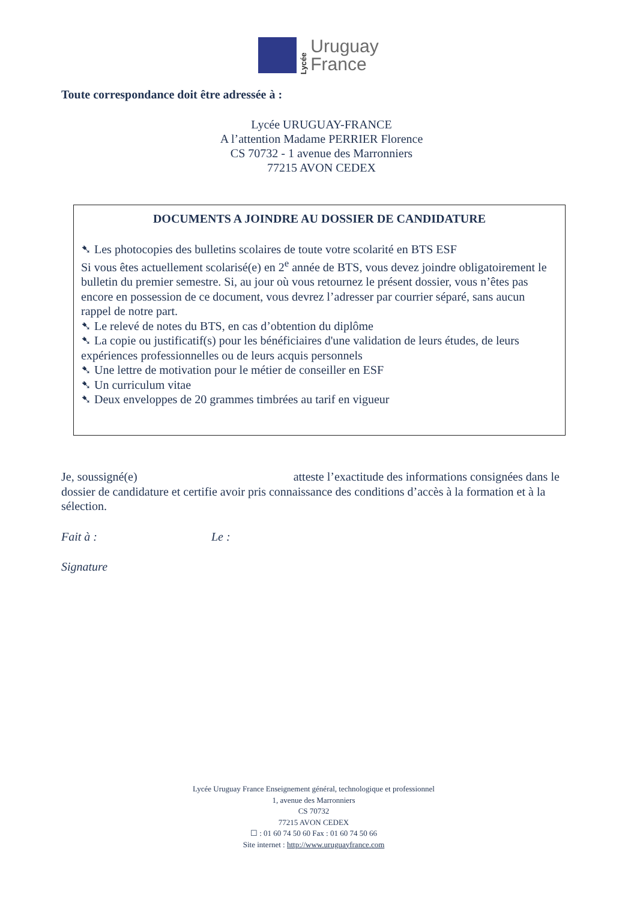Lycée
Uruguay
France
Toute correspondance doit être adressée à :
Lycée URUGUAY-FRANCE
A l’attention Madame PERRIER Florence
CS 70732 - 1 avenue des Marronniers
77215 AVON CEDEX
DOCUMENTS A JOINDRE AU DOSSIER DE CANDIDATURE
➷ Les photocopies des bulletins scolaires de toute votre scolarité en BTS ESF
Si vous êtes actuellement scolarisé(e) en 2<sup>e</sup> année de BTS, vous devez joindre obligatoirement le bulletin du premier semestre. Si, au jour où vous retournez le présent dossier, vous n’êtes pas encore en possession de ce document, vous devrez l’adresser par courrier séparé, sans aucun rappel de notre part.
➷ Le relevé de notes du BTS, en cas d’obtention du diplôme
➷ La copie ou justificatif(s) pour les bénéficiaires d'une validation de leurs études, de leurs expériences professionnelles ou de leurs acquis personnels
➷ Une lettre de motivation pour le métier de conseiller en ESF
➷ Un curriculum vitae
➷ Deux enveloppes de 20 grammes timbrées au tarif en vigueur
Je, soussigné(e) atteste l’exactitude des informations consignées dans le dossier de candidature et certifie avoir pris connaissance des conditions d’accès à la formation et à la sélection.
Fait à : Le :
Signature
Lycée Uruguay France Enseignement général, technologique et professionnel
1, avenue des Marronniers
CS 70732
77215 AVON CEDEX
☐ : 01 60 74 50 60 Fax : 01 60 74 50 66
Site internet : http://www.uruguayfrance.com